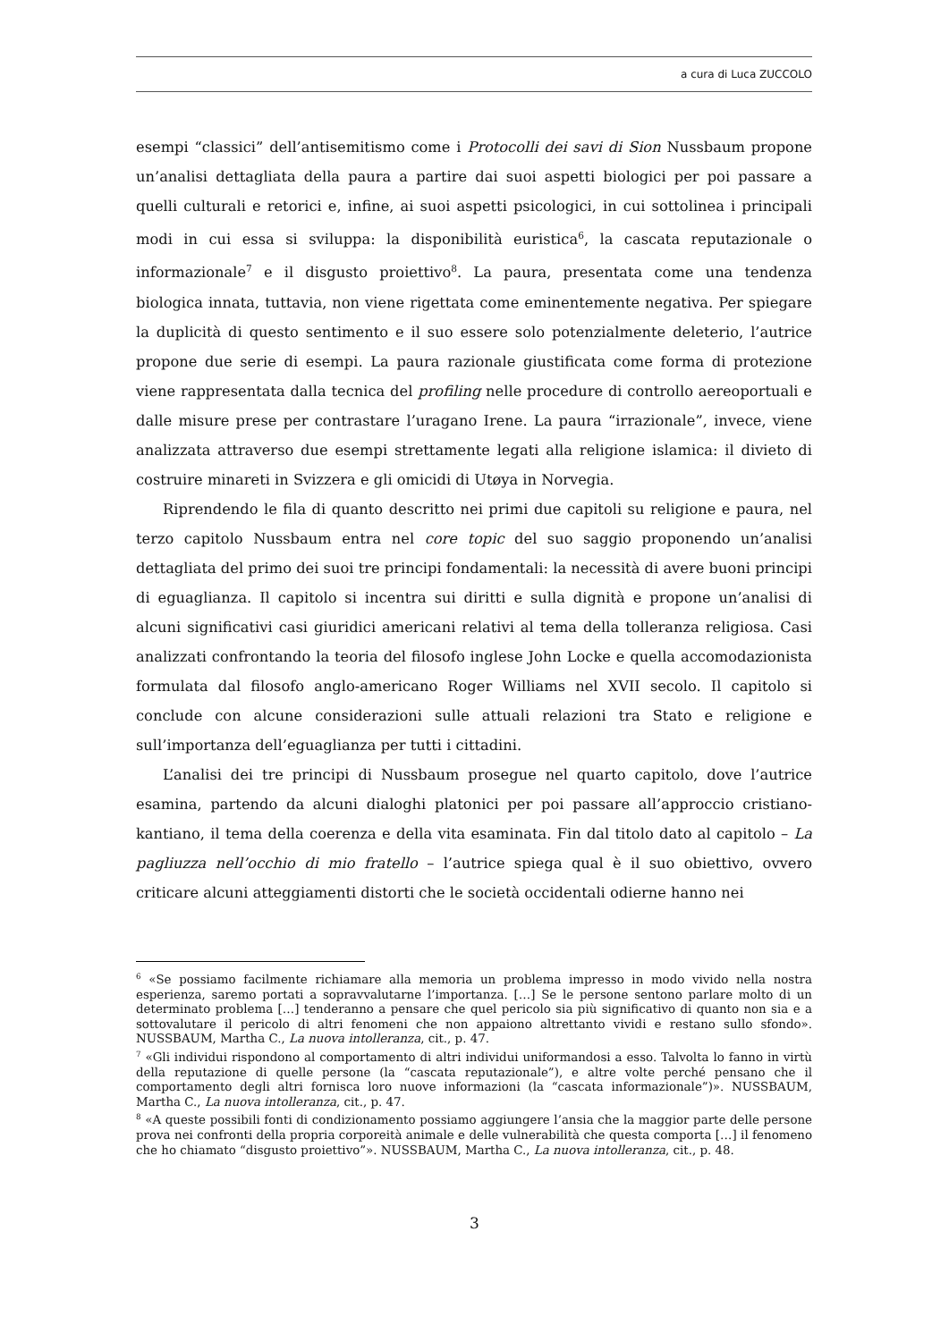a cura di Luca ZUCCOLO
esempi “classici” dell’antisemitismo come i Protocolli dei savi di Sion Nussbaum propone un’analisi dettagliata della paura a partire dai suoi aspetti biologici per poi passare a quelli culturali e retorici e, infine, ai suoi aspetti psicologici, in cui sottolinea i principali modi in cui essa si sviluppa: la disponibilità euristica<sup>6</sup>, la cascata reputazionale o informazionale<sup>7</sup> e il disgusto proiettivo<sup>8</sup>. La paura, presentata come una tendenza biologica innata, tuttavia, non viene rigettata come eminentemente negativa. Per spiegare la duplicità di questo sentimento e il suo essere solo potenzialmente deleterio, l’autrice propone due serie di esempi. La paura razionale giustificata come forma di protezione viene rappresentata dalla tecnica del profiling nelle procedure di controllo aereoportuali e dalle misure prese per contrastare l’uragano Irene. La paura “irrazionale”, invece, viene analizzata attraverso due esempi strettamente legati alla religione islamica: il divieto di costruire minareti in Svizzera e gli omicidi di Utøya in Norvegia.
Riprendendo le fila di quanto descritto nei primi due capitoli su religione e paura, nel terzo capitolo Nussbaum entra nel core topic del suo saggio proponendo un’analisi dettagliata del primo dei suoi tre principi fondamentali: la necessità di avere buoni principi di eguaglianza. Il capitolo si incentra sui diritti e sulla dignità e propone un’analisi di alcuni significativi casi giuridici americani relativi al tema della tolleranza religiosa. Casi analizzati confrontando la teoria del filosofo inglese John Locke e quella accomodazionista formulata dal filosofo anglo-americano Roger Williams nel XVII secolo. Il capitolo si conclude con alcune considerazioni sulle attuali relazioni tra Stato e religione e sull’importanza dell’eguaglianza per tutti i cittadini.
L’analisi dei tre principi di Nussbaum prosegue nel quarto capitolo, dove l’autrice esamina, partendo da alcuni dialoghi platonici per poi passare all’approccio cristiano-kantiano, il tema della coerenza e della vita esaminata. Fin dal titolo dato al capitolo – La pagliuzza nell’occhio di mio fratello – l’autrice spiega qual è il suo obiettivo, ovvero criticare alcuni atteggiamenti distorti che le società occidentali odierne hanno nei
<sup>6</sup> «Se possiamo facilmente richiamare alla memoria un problema impresso in modo vivido nella nostra esperienza, saremo portati a sopravvalutarne l’importanza. […] Se le persone sentono parlare molto di un determinato problema […] tenderanno a pensare che quel pericolo sia più significativo di quanto non sia e a sottovalutare il pericolo di altri fenomeni che non appaiono altrettanto vividi e restano sullo sfondo». NUSSBAUM, Martha C., La nuova intolleranza, cit., p. 47.
<sup>7</sup> «Gli individui rispondono al comportamento di altri individui uniformandosi a esso. Talvolta lo fanno in virtù della reputazione di quelle persone (la “cascata reputazionale”), e altre volte perché pensano che il comportamento degli altri fornisca loro nuove informazioni (la “cascata informazionale”)». NUSSBAUM, Martha C., La nuova intolleranza, cit., p. 47.
<sup>8</sup> «A queste possibili fonti di condizionamento possiamo aggiungere l’ansia che la maggior parte delle persone prova nei confronti della propria corporeità animale e delle vulnerabilità che questa comporta […] il fenomeno che ho chiamato “disgusto proiettivo”». NUSSBAUM, Martha C., La nuova intolleranza, cit., p. 48.
3